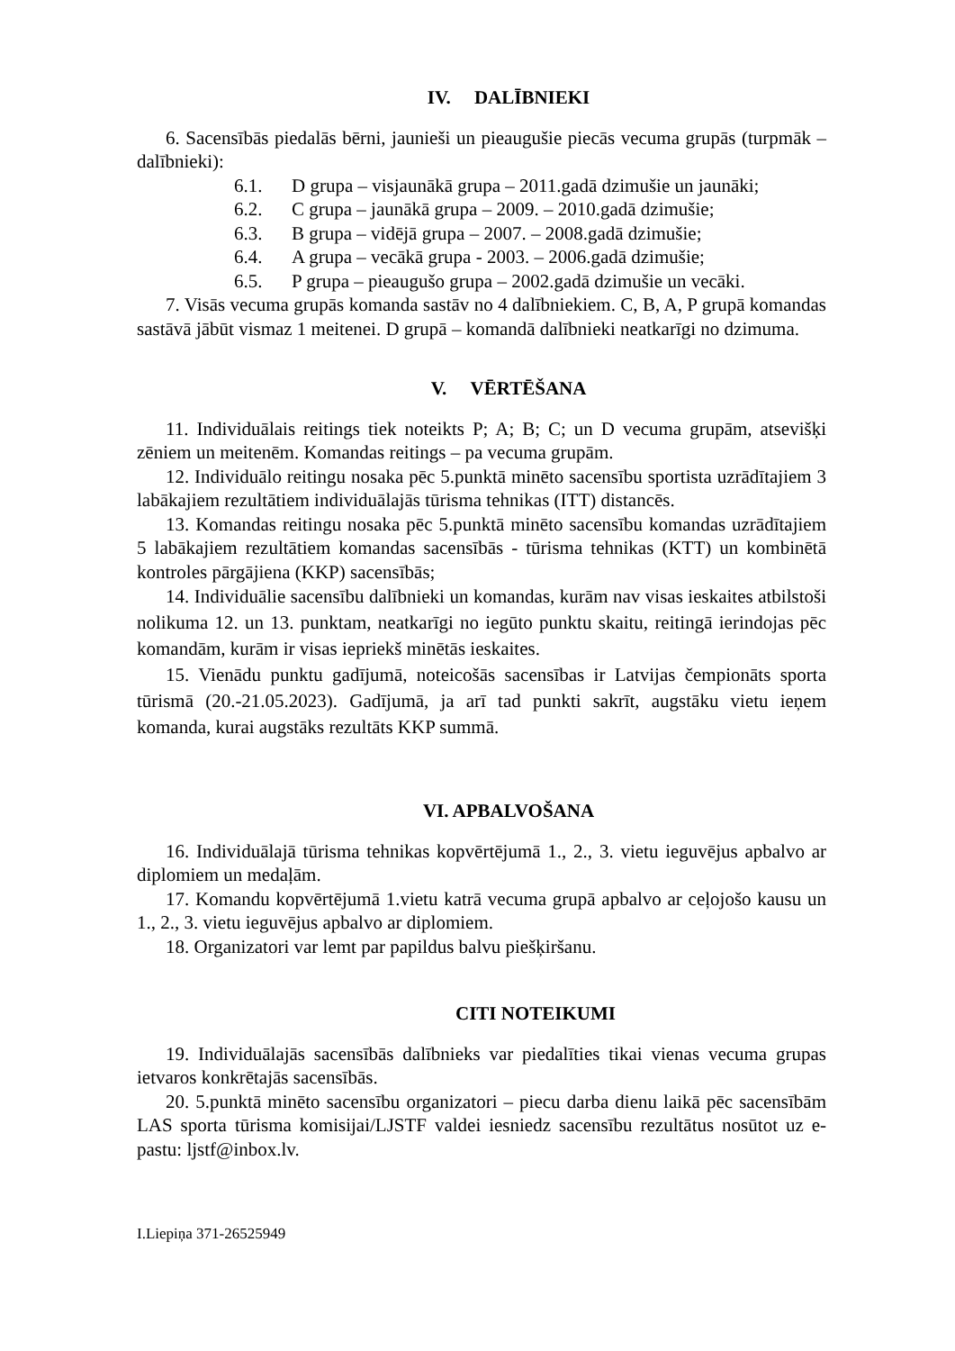IV. DALĪBNIEKI
6. Sacensībās piedalās bērni, jaunieši un pieaugušie piecās vecuma grupās (turpmāk – dalībnieki):
6.1. D grupa – visjaunākā grupa – 2011.gadā dzimušie un jaunāki;
6.2. C grupa – jaunākā grupa – 2009. – 2010.gadā dzimušie;
6.3. B grupa – vidējā grupa – 2007. – 2008.gadā dzimušie;
6.4. A grupa – vecākā grupa - 2003. – 2006.gadā dzimušie;
6.5. P grupa – pieaugušo grupa – 2002.gadā dzimušie un vecāki.
7. Visās vecuma grupās komanda sastāv no 4 dalībniekiem. C, B, A, P grupā komandas sastāvā jābūt vismaz 1 meitenei. D grupā – komandā dalībnieki neatkarīgi no dzimuma.
V. VĒRTĒŠANA
11. Individuālais reitings tiek noteikts P; A; B; C; un D vecuma grupām, atsevišķi zēniem un meitenēm. Komandas reitings – pa vecuma grupām.
12. Individuālo reitingu nosaka pēc 5.punktā minēto sacensību sportista uzrādītajiem 3 labākajiem rezultātiem individuālajās tūrisma tehnikas (ITT) distancēs.
13. Komandas reitingu nosaka pēc 5.punktā minēto sacensību komandas uzrādītajiem 5 labākajiem rezultātiem komandas sacensībās - tūrisma tehnikas (KTT) un kombinētā kontroles pārgājiena (KKP) sacensībās;
14. Individuālie sacensību dalībnieki un komandas, kurām nav visas ieskaites atbilstoši nolikuma 12. un 13. punktam, neatkarīgi no iegūto punktu skaitu, reitingā ierindojas pēc komandām, kurām ir visas iepriekš minētās ieskaites.
15. Vienādu punktu gadījumā, noteicošās sacensības ir Latvijas čempionāts sporta tūrismā (20.-21.05.2023). Gadījumā, ja arī tad punkti sakrīt, augstāku vietu ieņem komanda, kurai augstāks rezultāts KKP summā.
VI. APBALVOŠANA
16. Individuālajā tūrisma tehnikas kopvērtējumā 1., 2., 3. vietu ieguvējus apbalvo ar diplomiem un medaļām.
17. Komandu kopvērtējumā 1.vietu katrā vecuma grupā apbalvo ar ceļojošo kausu un 1., 2., 3. vietu ieguvējus apbalvo ar diplomiem.
18. Organizatori var lemt par papildus balvu piešķiršanu.
CITI NOTEIKUMI
19. Individuālajās sacensībās dalībnieks var piedalīties tikai vienas vecuma grupas ietvaros konkrētajās sacensībās.
20. 5.punktā minēto sacensību organizatori – piecu darba dienu laikā pēc sacensībām LAS sporta tūrisma komisijai/LJSTF valdei iesniedz sacensību rezultātus nosūtot uz e-pastu: ljstf@inbox.lv.
I.Liepiņa 371-26525949